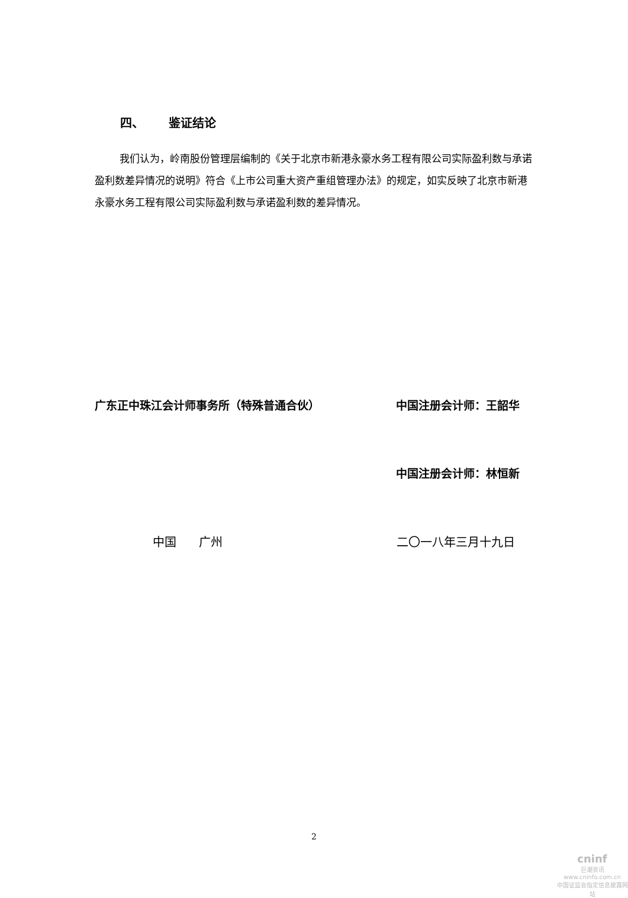四、 鉴证结论
我们认为，岭南股份管理层编制的《关于北京市新港永豪水务工程有限公司实际盈利数与承诺盈利数差异情况的说明》符合《上市公司重大资产重组管理办法》的规定，如实反映了北京市新港永豪水务工程有限公司实际盈利数与承诺盈利数的差异情况。
广东正中珠江会计师事务所（特殊普通合伙） 中国注册会计师：王韶华
中国注册会计师：林恒新
中国 广州 二〇一八年三月十九日
2
cninf
巨潮资讯
www.cninfo.com.cn
中国证监会指定信息披露网站